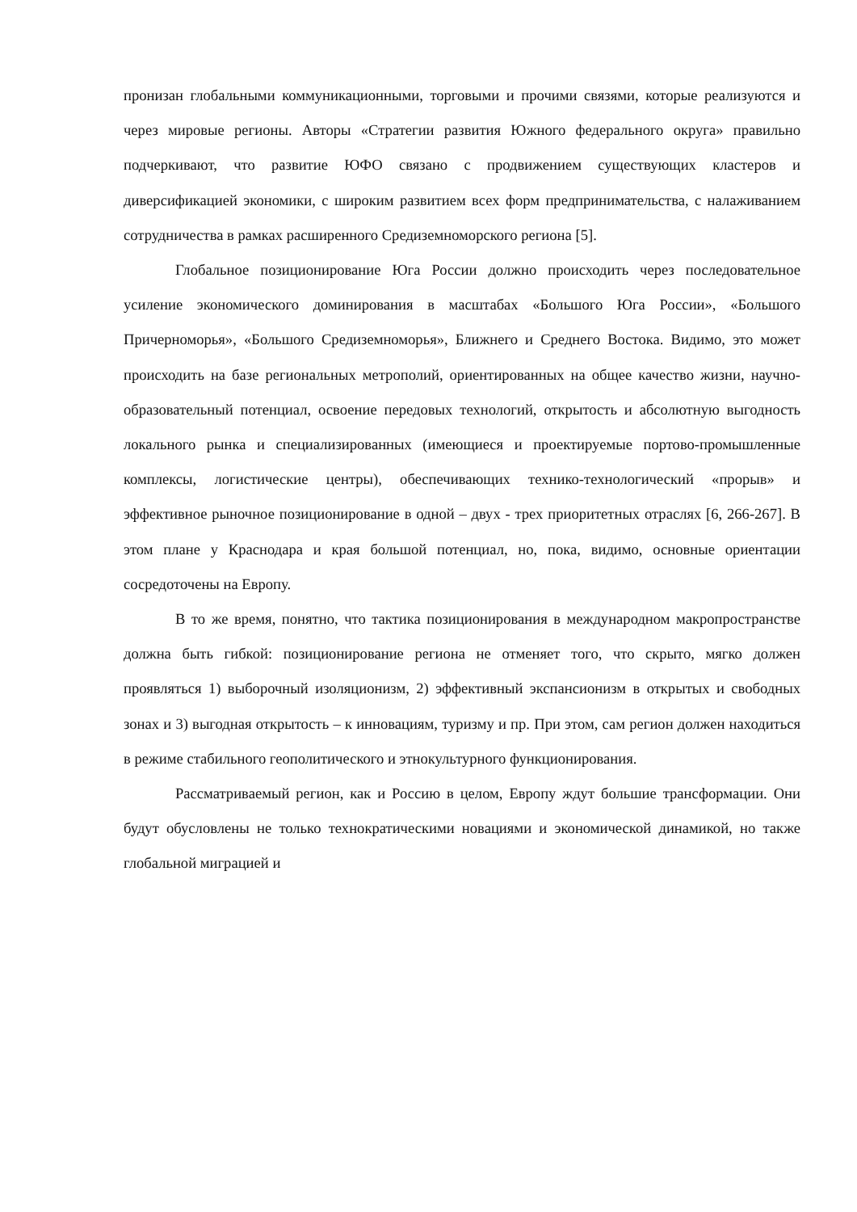пронизан глобальными коммуникационными, торговыми и прочими связями, которые реализуются и через мировые регионы. Авторы «Стратегии развития Южного федерального округа» правильно подчеркивают, что развитие ЮФО связано с продвижением существующих кластеров и диверсификацией экономики, с широким развитием всех форм предпринимательства, с налаживанием сотрудничества в рамках расширенного Средиземноморского региона [5].
Глобальное позиционирование Юга России должно происходить через последовательное усиление экономического доминирования в масштабах «Большого Юга России», «Большого Причерноморья», «Большого Средиземноморья», Ближнего и Среднего Востока. Видимо, это может происходить на базе региональных метрополий, ориентированных на общее качество жизни, научно-образовательный потенциал, освоение передовых технологий, открытость и абсолютную выгодность локального рынка и специализированных (имеющиеся и проектируемые портово-промышленные комплексы, логистические центры), обеспечивающих технико-технологический «прорыв» и эффективное рыночное позиционирование в одной – двух - трех приоритетных отраслях [6, 266-267]. В этом плане у Краснодара и края большой потенциал, но, пока, видимо, основные ориентации сосредоточены на Европу.
В то же время, понятно, что тактика позиционирования в международном макропространстве должна быть гибкой: позиционирование региона не отменяет того, что скрыто, мягко должен проявляться 1) выборочный изоляционизм, 2) эффективный экспансионизм в открытых и свободных зонах и 3) выгодная открытость – к инновациям, туризму и пр. При этом, сам регион должен находиться в режиме стабильного геополитического и этнокультурного функционирования.
Рассматриваемый регион, как и Россию в целом, Европу ждут большие трансформации. Они будут обусловлены не только технократическими новациями и экономической динамикой, но также глобальной миграцией и